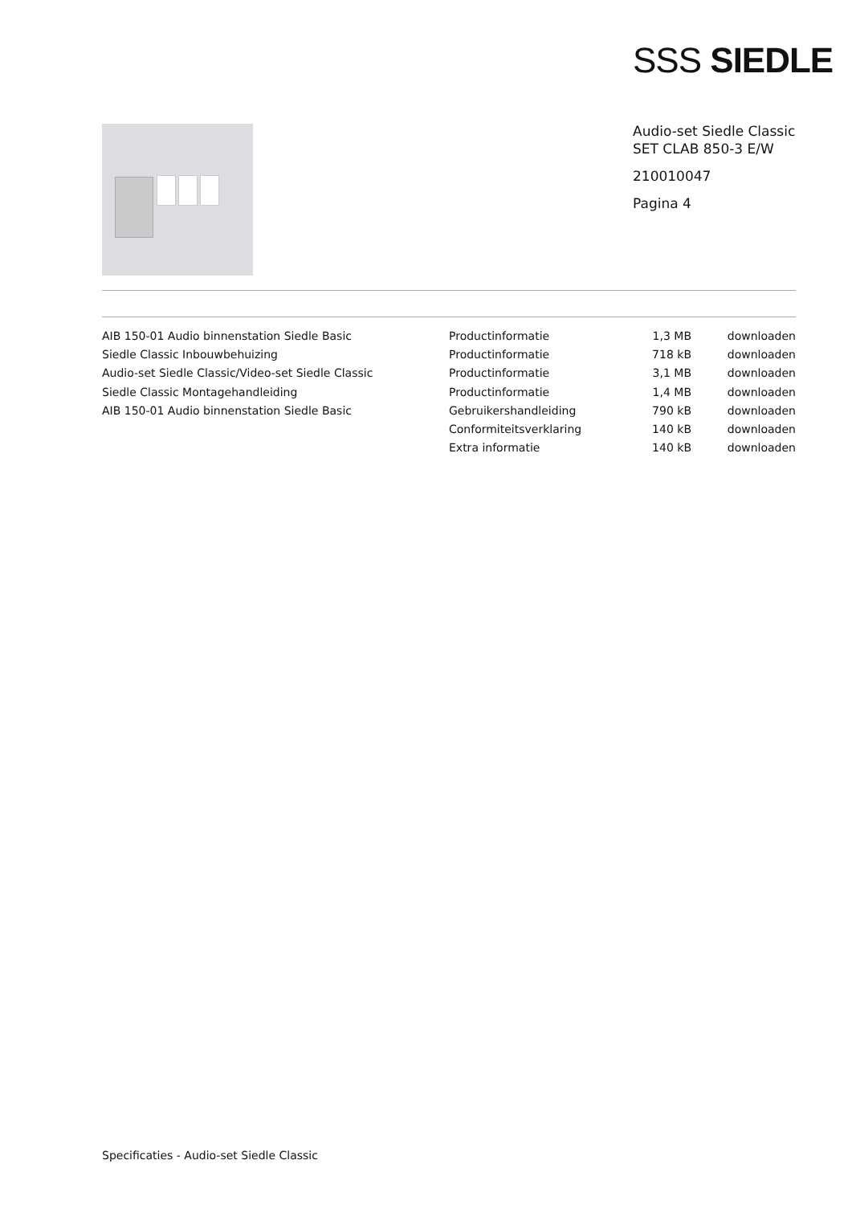SSS SIEDLE
Audio-set Siedle Classic
SET CLAB 850-3 E/W
210010047
Pagina 4
| AIB 150-01 Audio binnenstation Siedle Basic | Productinformatie | 1,3 MB | downloaden |
| Siedle Classic Inbouwbehuizing | Productinformatie | 718 kB | downloaden |
| Audio-set Siedle Classic/Video-set Siedle Classic | Productinformatie | 3,1 MB | downloaden |
| Siedle Classic Montagehandleiding | Productinformatie | 1,4 MB | downloaden |
| AIB 150-01 Audio binnenstation Siedle Basic | Gebruikershandleiding | 790 kB | downloaden |
| | Conformiteitsverklaring | 140 kB | downloaden |
| | Extra informatie | 140 kB | downloaden |
Specificaties - Audio-set Siedle Classic